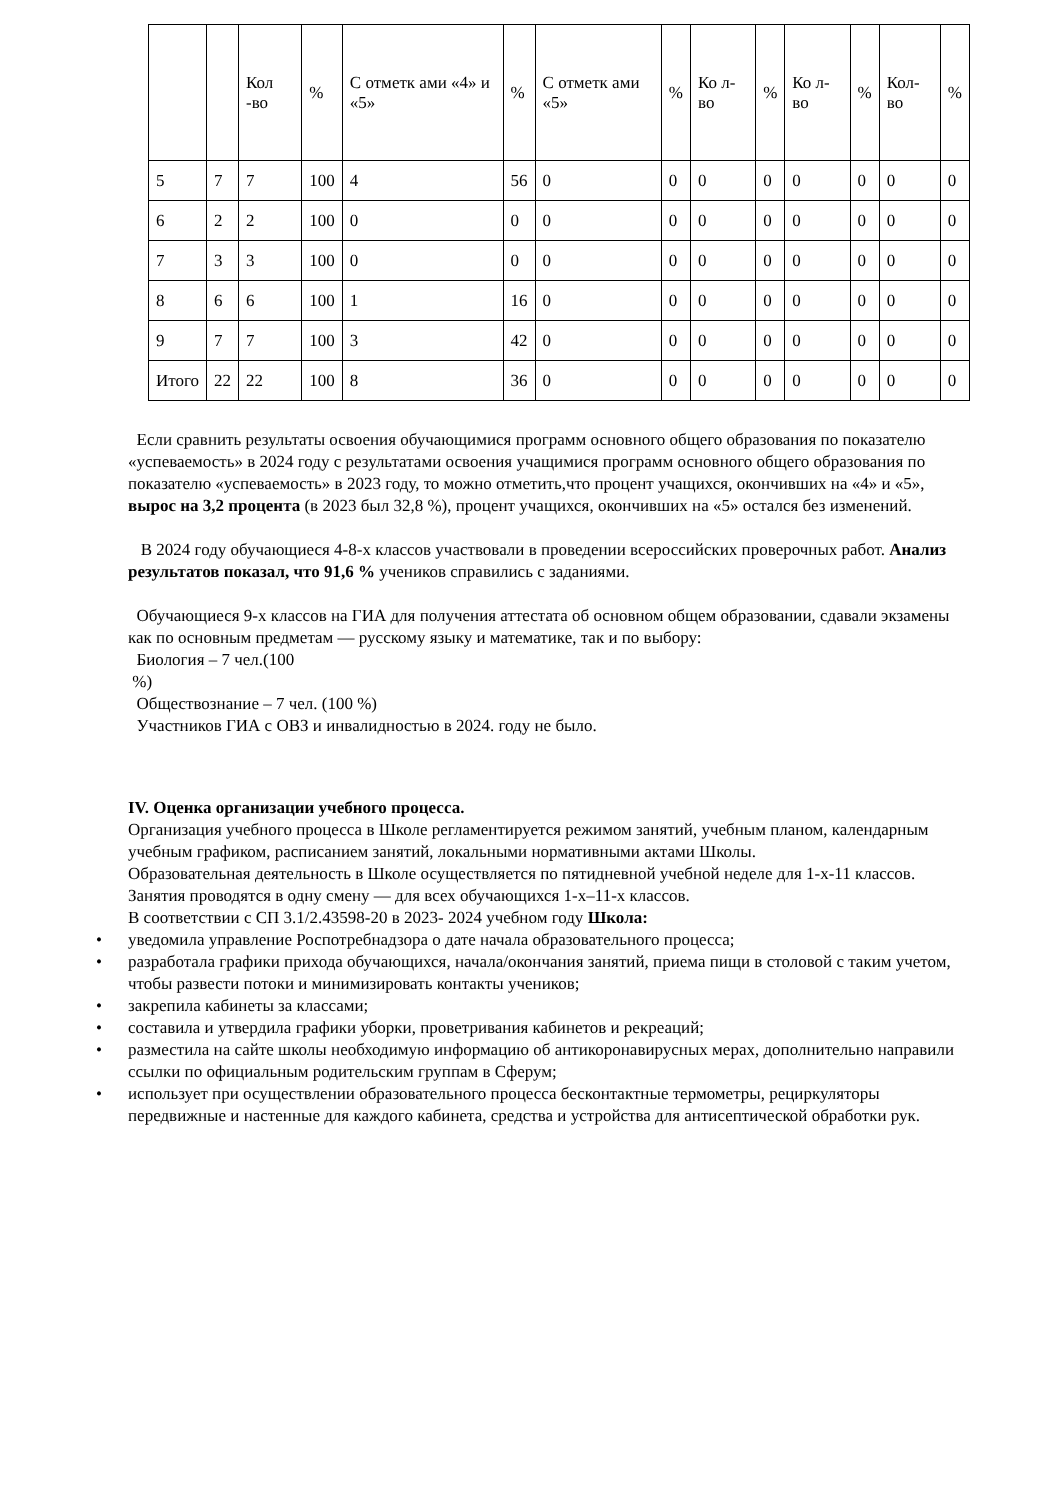| | | Кол -во | % | С отметк ами «4» и «5» | % | С отметк ами «5» | % | Ко л- во | % | Ко л- во | % | Кол-во | % |
| --- | --- | --- | --- | --- | --- | --- | --- | --- | --- | --- | --- | --- | --- |
| 5 | 7 | 7 | 100 | 4 | 56 | 0 | 0 | 0 | 0 | 0 | 0 | 0 | 0 |
| 6 | 2 | 2 | 100 | 0 | 0 | 0 | 0 | 0 | 0 | 0 | 0 | 0 | 0 |
| 7 | 3 | 3 | 100 | 0 | 0 | 0 | 0 | 0 | 0 | 0 | 0 | 0 | 0 |
| 8 | 6 | 6 | 100 | 1 | 16 | 0 | 0 | 0 | 0 | 0 | 0 | 0 | 0 |
| 9 | 7 | 7 | 100 | 3 | 42 | 0 | 0 | 0 | 0 | 0 | 0 | 0 | 0 |
| Итого | 22 | 22 | 100 | 8 | 36 | 0 | 0 | 0 | 0 | 0 | 0 | 0 | 0 |
Если сравнить результаты освоения обучающимися программ основного общего образования по показателю «успеваемость» в 2024 году с результатами освоения учащимися программ основного общего образования по показателю «успеваемость» в 2023 году, то можно отметить,что процент учащихся, окончивших на «4» и «5», вырос на 3,2 процента (в 2023 был 32,8 %), процент учащихся, окончивших на «5» остался без изменений.
В 2024 году обучающиеся 4-8-х классов участвовали в проведении всероссийских проверочных работ. Анализ результатов показал, что 91,6 % учеников справились с заданиями.
Обучающиеся 9-х классов на ГИА для получения аттестата об основном общем образовании, сдавали экзамены как по основным предметам — русскому языку и математике, так и по выбору:
Биология – 7 чел.(100
%)
Обществознание – 7 чел. (100 %)
Участников ГИА с ОВЗ и инвалидностью в 2024. году не было.
IV. Оценка организации учебного процесса.
Организация учебного процесса в Школе регламентируется режимом занятий, учебным планом, календарным учебным графиком, расписанием занятий, локальными нормативными актами Школы.
Образовательная деятельность в Школе осуществляется по пятидневной учебной неделе для 1-х-11 классов.
Занятия проводятся в одну смену — для всех обучающихся 1-х–11-х классов.
В соответствии с СП 3.1/2.43598-20 в 2023- 2024 учебном году Школа:
• уведомила управление Роспотребнадзора о дате начала образовательного процесса;
• разработала графики прихода обучающихся, начала/окончания занятий, приема пищи в столовой с таким учетом, чтобы развести потоки и минимизировать контакты учеников;
• закрепила кабинеты за классами;
• составила и утвердила графики уборки, проветривания кабинетов и рекреаций;
• разместила на сайте школы необходимую информацию об антикоронавирусных мерах, дополнительно направили ссылки по официальным родительским группам в Сферум;
• использует при осуществлении образовательного процесса бесконтактные термометры, рециркуляторы передвижные и настенные для каждого кабинета, средства и устройства для антисептической обработки рук.